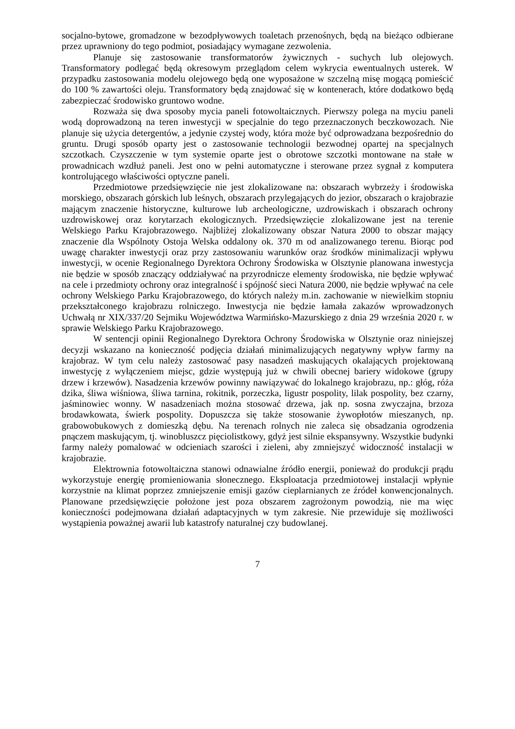socjalno-bytowe, gromadzone w bezodpływowych toaletach przenośnych, będą na bieżąco odbierane przez uprawniony do tego podmiot, posiadający wymagane zezwolenia.
Planuje się zastosowanie transformatorów żywicznych - suchych lub olejowych. Transformatory podlegać będą okresowym przeglądom celem wykrycia ewentualnych usterek. W przypadku zastosowania modelu olejowego będą one wyposażone w szczelną misę mogącą pomieścić do 100 % zawartości oleju. Transformatory będą znajdować się w kontenerach, które dodatkowo będą zabezpieczać środowisko gruntowo wodne.
Rozważa się dwa sposoby mycia paneli fotowoltaicznych. Pierwszy polega na myciu paneli wodą doprowadzoną na teren inwestycji w specjalnie do tego przeznaczonych beczkowozach. Nie planuje się użycia detergentów, a jedynie czystej wody, która może być odprowadzana bezpośrednio do gruntu. Drugi sposób oparty jest o zastosowanie technologii bezwodnej opartej na specjalnych szczotkach. Czyszczenie w tym systemie oparte jest o obrotowe szczotki montowane na stałe w prowadnicach wzdłuż paneli. Jest ono w pełni automatyczne i sterowane przez sygnał z komputera kontrolującego właściwości optyczne paneli.
Przedmiotowe przedsięwzięcie nie jest zlokalizowane na: obszarach wybrzeży i środowiska morskiego, obszarach górskich lub leśnych, obszarach przylegających do jezior, obszarach o krajobrazie mającym znaczenie historyczne, kulturowe lub archeologiczne, uzdrowiskach i obszarach ochrony uzdrowiskowej oraz korytarzach ekologicznych. Przedsięwzięcie zlokalizowane jest na terenie Welskiego Parku Krajobrazowego. Najbliżej zlokalizowany obszar Natura 2000 to obszar mający znaczenie dla Wspólnoty Ostoja Welska oddalony ok. 370 m od analizowanego terenu. Biorąc pod uwagę charakter inwestycji oraz przy zastosowaniu warunków oraz środków minimalizacji wpływu inwestycji, w ocenie Regionalnego Dyrektora Ochrony Środowiska w Olsztynie planowana inwestycja nie będzie w sposób znaczący oddziaływać na przyrodnicze elementy środowiska, nie będzie wpływać na cele i przedmioty ochrony oraz integralność i spójność sieci Natura 2000, nie będzie wpływać na cele ochrony Welskiego Parku Krajobrazowego, do których należy m.in. zachowanie w niewielkim stopniu przekształconego krajobrazu rolniczego. Inwestycja nie będzie łamała zakazów wprowadzonych Uchwałą nr XIX/337/20 Sejmiku Województwa Warmińsko-Mazurskiego z dnia 29 września 2020 r. w sprawie Welskiego Parku Krajobrazowego.
W sentencji opinii Regionalnego Dyrektora Ochrony Środowiska w Olsztynie oraz niniejszej decyzji wskazano na konieczność podjęcia działań minimalizujących negatywny wpływ farmy na krajobraz. W tym celu należy zastosować pasy nasadzeń maskujących okalających projektowaną inwestycję z wyłączeniem miejsc, gdzie występują już w chwili obecnej bariery widokowe (grupy drzew i krzewów). Nasadzenia krzewów powinny nawiązywać do lokalnego krajobrazu, np.: głóg, róża dzika, śliwa wiśniowa, śliwa tarnina, rokitnik, porzeczka, ligustr pospolity, lilak pospolity, bez czarny, jaśminowiec wonny. W nasadzeniach można stosować drzewa, jak np. sosna zwyczajna, brzoza brodawkowata, świerk pospolity. Dopuszcza się także stosowanie żywopłotów mieszanych, np. grabowobukowych z domieszką dębu. Na terenach rolnych nie zaleca się obsadzania ogrodzenia pnączem maskującym, tj. winobluszcz pięciolistkowy, gdyż jest silnie ekspansywny. Wszystkie budynki farmy należy pomalować w odcieniach szarości i zieleni, aby zmniejszyć widoczność instalacji w krajobrazie.
Elektrownia fotowoltaiczna stanowi odnawialne źródło energii, ponieważ do produkcji prądu wykorzystuje energię promieniowania słonecznego. Eksploatacja przedmiotowej instalacji wpłynie korzystnie na klimat poprzez zmniejszenie emisji gazów cieplarnianych ze źródeł konwencjonalnych. Planowane przedsięwzięcie położone jest poza obszarem zagrożonym powodzią, nie ma więc konieczności podejmowana działań adaptacyjnych w tym zakresie. Nie przewiduje się możliwości wystąpienia poważnej awarii lub katastrofy naturalnej czy budowlanej.
7